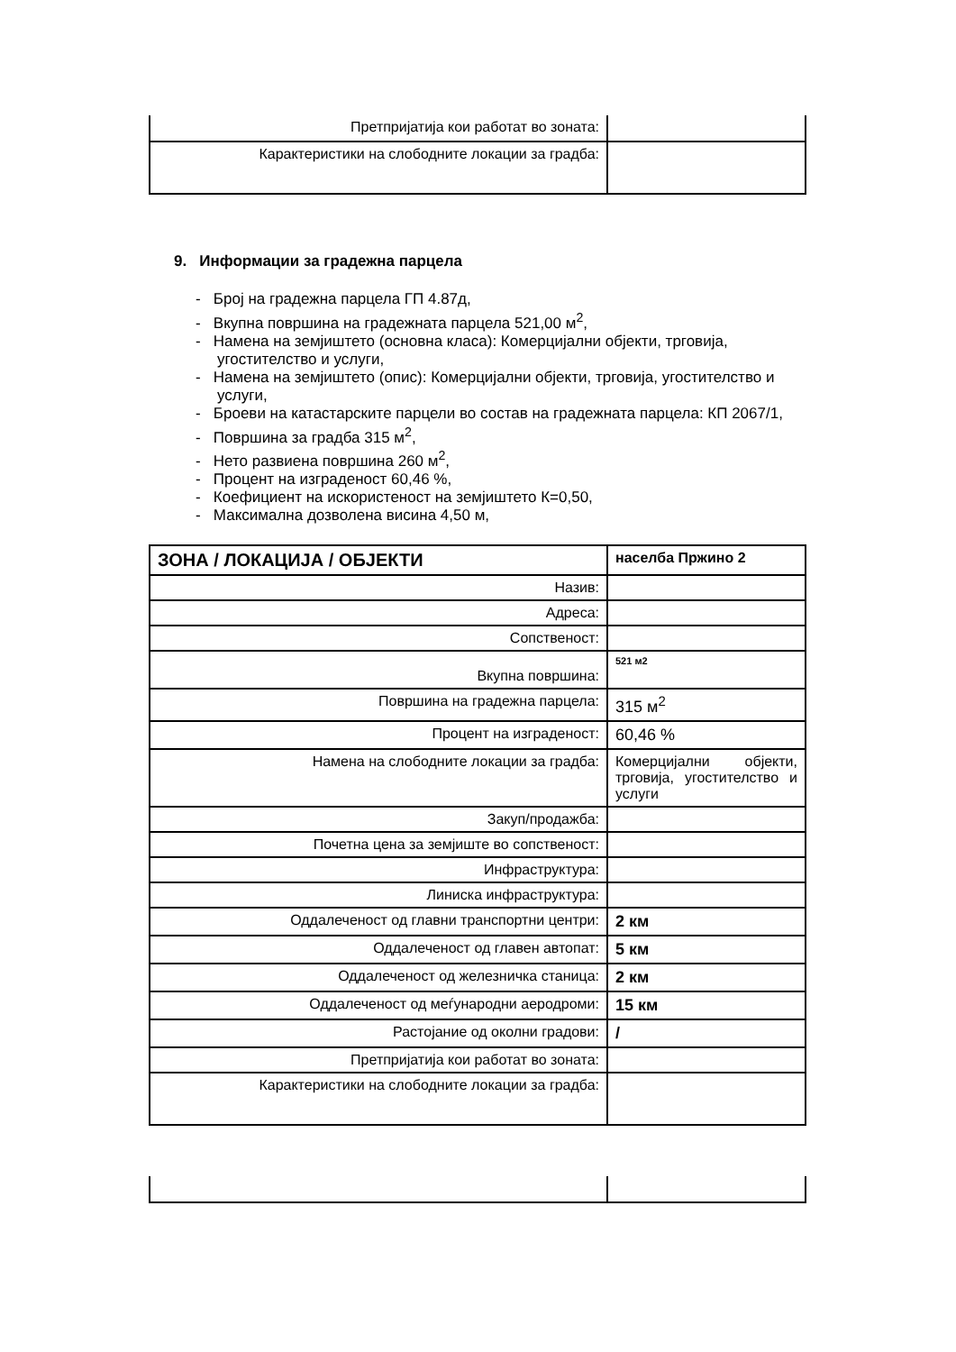| Претпријатија кои работат во зоната: | |
| Карактеристики на слободните локации за градба: | |
9. Информации за градежна парцела
- Број на градежна парцела ГП 4.87д,
- Вкупна површина на градежната парцела 521,00 м<sup>2</sup>,
- Намена на земјиштето (основна класа): Комерцијални објекти, трговија, угостителство и услуги,
- Намена на земјиштето (опис): Комерцијални објекти, трговија, угостителство и услуги,
- Броеви на катастарските парцели во состав на градежната парцела: КП 2067/1,
- Површина за градба 315 м<sup>2</sup>,
- Нето развиена површина 260 м<sup>2</sup>,
- Процент на изграденост 60,46 %,
- Коефициент на искористеност на земјиштето К=0,50,
- Максимална дозволена висина 4,50 м,
| ЗОНА / ЛОКАЦИЈА / ОБЈЕКТИ | населба Пржино 2 |
| Назив: | |
| Адреса: | |
| Сопственост: | |
| Вкупна површина: | 521 м2 |
| Површина на градежна парцела: | 315 м<sup>2</sup> |
| Процент на изграденост: | 60,46 % |
| Намена на слободните локации за градба: | Комерцијални објекти, трговија, угостителство и услуги |
| Закуп/продажба: | |
| Почетна цена за земјиште во сопственост: | |
| Инфраструктура: | |
| Линиска инфраструктура: | |
| Оддалеченост од главни транспортни центри: | 2 км |
| Оддалеченост од главен автопат: | 5 км |
| Оддалеченост од железничка станица: | 2 км |
| Оддалеченост од меѓународни аеродроми: | 15 км |
| Растојание од околни градови: | / |
| Претпријатија кои работат во зоната: | |
| Карактеристики на слободните локации за градба: | |